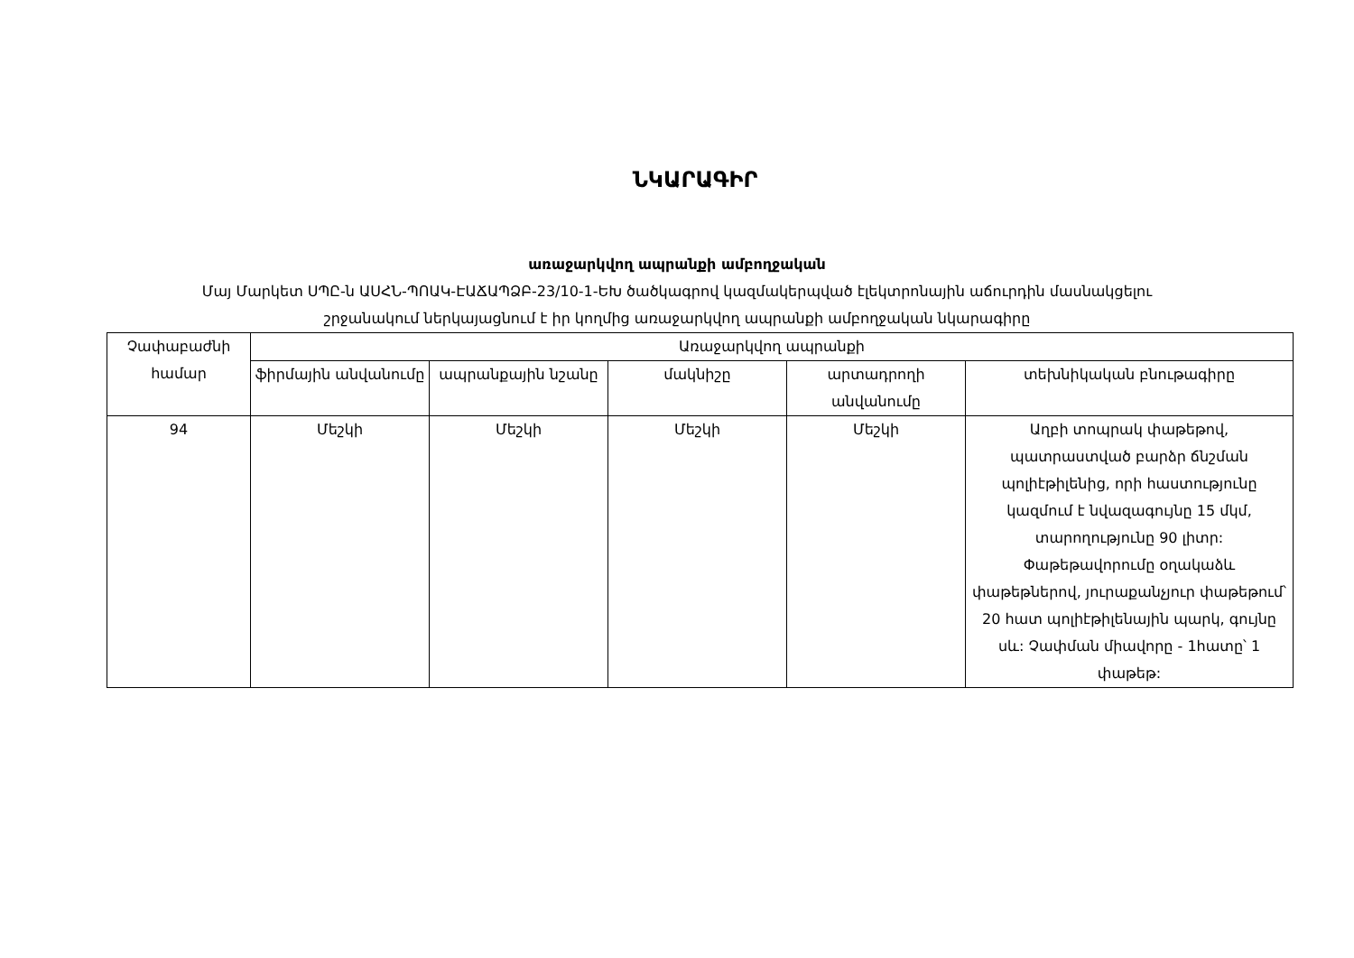ՆԿԱՐԱԳԻՐ
առաջարկվող ապրանքի ամբողջական
Մայ Մարկետ ՍՊԸ-ն ԱՍՀՆ-ՊՈԱԿ-ԷԱՃԱՊՁԲ-23/10-1-ԵԽ ծածկագրով կազմակերպված էլեկտրոնային աճուրդին մասնակցելու
շրջանակում ներկայացնում է իր կողմից առաջարկվող ապրանքի ամբողջական նկարագիրը
| Չափաբաժնի համար | Առաջարկվող ապրանքի | | | | |
| --- | --- | --- | --- | --- | --- |
| | ֆիրմային անվանումը | ապրանքային նշանը | մակնիշը | արտադրողի անվանումը | տեխնիկական բնութագիրը |
| 94 | Մեշկի | Մեշկի | Մեշկի | Մեշկի | Աղբի տոպրակ փաթեթով, պատրաստված բարձր ճնշման պոլիէթիլենից, որի հաստությունը կազմում է նվազագույնը 15 մկմ, տարողությունը 90 լիտր: Փաթեթավորումը օղակաձև փաթեթներով, յուրաքանչյուր փաթեթում՝ 20 հատ պոլիէթիլենային պարկ, գույնը սև: Չափման միավորը - 1հատը՝ 1 փաթեթ: |